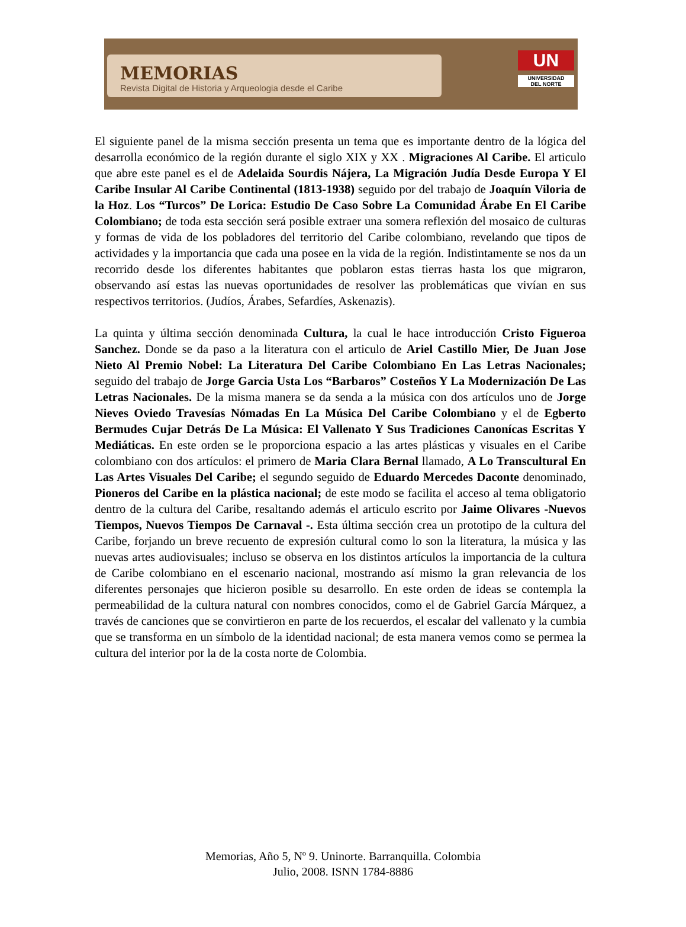MEMORIAS
Revista Digital de Historia y Arqueologia desde el Caribe
UN
UNIVERSIDAD
DEL NORTE
El siguiente panel de la misma sección presenta un tema que es importante dentro de la lógica del desarrolla económico de la región durante el siglo XIX y XX . Migraciones Al Caribe. El articulo que abre este panel es el de Adelaida Sourdis Nájera, La Migración Judía Desde Europa Y El Caribe Insular Al Caribe Continental (1813-1938) seguido por del trabajo de Joaquín Viloria de la Hoz. Los “Turcos” De Lorica: Estudio De Caso Sobre La Comunidad Árabe En El Caribe Colombiano; de toda esta sección será posible extraer una somera reflexión del mosaico de culturas y formas de vida de los pobladores del territorio del Caribe colombiano, revelando que tipos de actividades y la importancia que cada una posee en la vida de la región. Indistintamente se nos da un recorrido desde los diferentes habitantes que poblaron estas tierras hasta los que migraron, observando así estas las nuevas oportunidades de resolver las problemáticas que vivían en sus respectivos territorios. (Judíos, Árabes, Sefardíes, Askenazis).
La quinta y última sección denominada Cultura, la cual le hace introducción Cristo Figueroa Sanchez. Donde se da paso a la literatura con el articulo de Ariel Castillo Mier, De Juan Jose Nieto Al Premio Nobel: La Literatura Del Caribe Colombiano En Las Letras Nacionales; seguido del trabajo de Jorge Garcia Usta Los “Barbaros” Costeños Y La Modernización De Las Letras Nacionales. De la misma manera se da senda a la música con dos artículos uno de Jorge Nieves Oviedo Travesías Nómadas En La Música Del Caribe Colombiano y el de Egberto Bermudes Cujar Detrás De La Música: El Vallenato Y Sus Tradiciones Canonícas Escritas Y Mediáticas. En este orden se le proporciona espacio a las artes plásticas y visuales en el Caribe colombiano con dos artículos: el primero de Maria Clara Bernal llamado, A Lo Transcultural En Las Artes Visuales Del Caribe; el segundo seguido de Eduardo Mercedes Daconte denominado, Pioneros del Caribe en la plástica nacional; de este modo se facilita el acceso al tema obligatorio dentro de la cultura del Caribe, resaltando además el articulo escrito por Jaime Olivares -Nuevos Tiempos, Nuevos Tiempos De Carnaval -. Esta última sección crea un prototipo de la cultura del Caribe, forjando un breve recuento de expresión cultural como lo son la literatura, la música y las nuevas artes audiovisuales; incluso se observa en los distintos artículos la importancia de la cultura de Caribe colombiano en el escenario nacional, mostrando así mismo la gran relevancia de los diferentes personajes que hicieron posible su desarrollo. En este orden de ideas se contempla la permeabilidad de la cultura natural con nombres conocidos, como el de Gabriel García Márquez, a través de canciones que se convirtieron en parte de los recuerdos, el escalar del vallenato y la cumbia que se transforma en un símbolo de la identidad nacional; de esta manera vemos como se permea la cultura del interior por la de la costa norte de Colombia.
Memorias, Año 5, Nº 9. Uninorte. Barranquilla. Colombia
Julio, 2008. ISNN 1784-8886